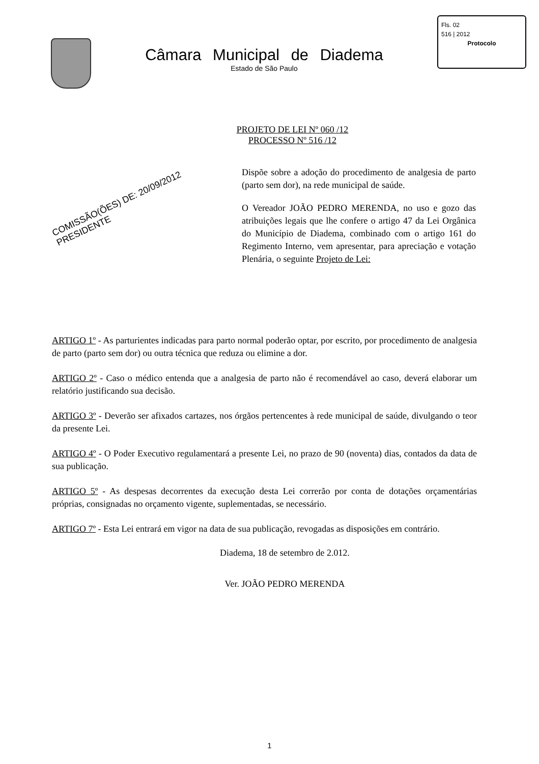Câmara Municipal de Diadema
Estado de São Paulo
Fls. 02
516 | 2012
Protocolo
PROJETO DE LEI Nº 060 /12
PROCESSO Nº 516 /12
COMISSÃO(ÕES) DE: 20/09/2012 PRESIDENTE
Dispõe sobre a adoção do procedimento de analgesia de parto (parto sem dor), na rede municipal de saúde.
O Vereador JOÃO PEDRO MERENDA, no uso e gozo das atribuições legais que lhe confere o artigo 47 da Lei Orgânica do Município de Diadema, combinado com o artigo 161 do Regimento Interno, vem apresentar, para apreciação e votação Plenária, o seguinte Projeto de Lei:
ARTIGO 1º - As parturientes indicadas para parto normal poderão optar, por escrito, por procedimento de analgesia de parto (parto sem dor) ou outra técnica que reduza ou elimine a dor.
ARTIGO 2º - Caso o médico entenda que a analgesia de parto não é recomendável ao caso, deverá elaborar um relatório justificando sua decisão.
ARTIGO 3º - Deverão ser afixados cartazes, nos órgãos pertencentes à rede municipal de saúde, divulgando o teor da presente Lei.
ARTIGO 4º - O Poder Executivo regulamentará a presente Lei, no prazo de 90 (noventa) dias, contados da data de sua publicação.
ARTIGO 5º - As despesas decorrentes da execução desta Lei correrão por conta de dotações orçamentárias próprias, consignadas no orçamento vigente, suplementadas, se necessário.
ARTIGO 7º - Esta Lei entrará em vigor na data de sua publicação, revogadas as disposições em contrário.
Diadema, 18 de setembro de 2.012.
Ver. JOÃO PEDRO MERENDA
1